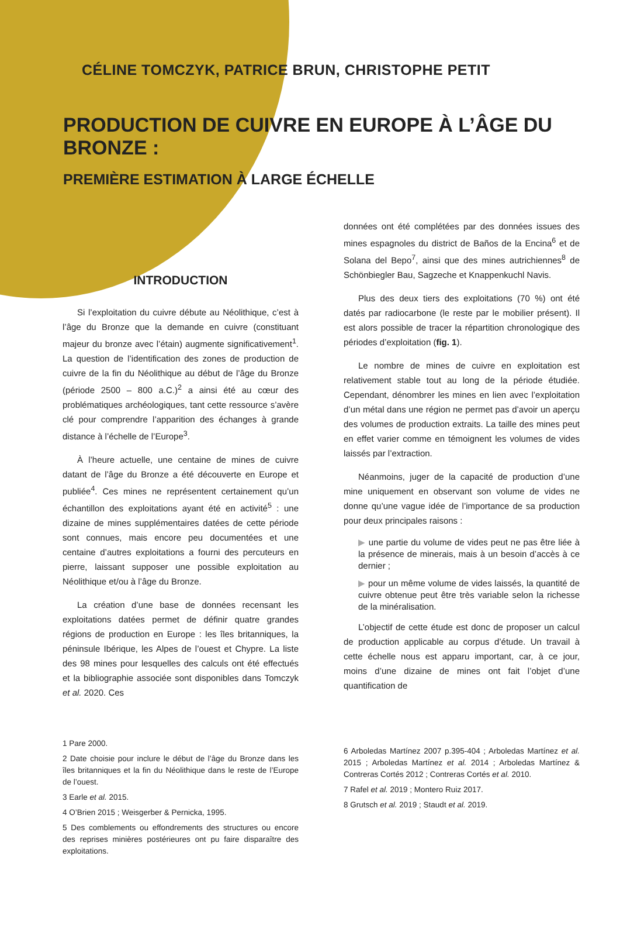CÉLINE TOMCZYK, PATRICE BRUN, CHRISTOPHE PETIT
PRODUCTION DE CUIVRE EN EUROPE À L’ÂGE DU BRONZE :
PREMIÈRE ESTIMATION À LARGE ÉCHELLE
INTRODUCTION
Si l’exploitation du cuivre débute au Néolithique, c’est à l’âge du Bronze que la demande en cuivre (constituant majeur du bronze avec l’étain) augmente significativement<sup>1</sup>. La question de l’identification des zones de production de cuivre de la fin du Néolithique au début de l’âge du Bronze (période 2500 – 800 a.C.)<sup>2</sup> a ainsi été au cœur des problématiques archéologiques, tant cette ressource s’avère clé pour comprendre l’apparition des échanges à grande distance à l’échelle de l’Europe<sup>3</sup>.
À l’heure actuelle, une centaine de mines de cuivre datant de l’âge du Bronze a été découverte en Europe et publiée<sup>4</sup>. Ces mines ne représentent certainement qu’un échantillon des exploitations ayant été en activité<sup>5</sup> : une dizaine de mines supplémentaires datées de cette période sont connues, mais encore peu documentées et une centaine d’autres exploitations a fourni des percuteurs en pierre, laissant supposer une possible exploitation au Néolithique et/ou à l’âge du Bronze.
La création d’une base de données recensant les exploitations datées permet de définir quatre grandes régions de production en Europe : les îles britanniques, la péninsule Ibérique, les Alpes de l’ouest et Chypre. La liste des 98 mines pour lesquelles des calculs ont été effectués et la bibliographie associée sont disponibles dans Tomczyk et al. 2020. Ces
1 Pare 2000.
2 Date choisie pour inclure le début de l’âge du Bronze dans les îles britanniques et la fin du Néolithique dans le reste de l’Europe de l’ouest.
3 Earle et al. 2015.
4 O’Brien 2015 ; Weisgerber & Pernicka, 1995.
5 Des comblements ou effondrements des structures ou encore des reprises minières postérieures ont pu faire disparaître des exploitations.
données ont été complétées par des données issues des mines espagnoles du district de Baños de la Encina<sup>6</sup> et de Solana del Bepo<sup>7</sup>, ainsi que des mines autrichiennes<sup>8</sup> de Schönbiegler Bau, Sagzeche et Knappenkuchl Navis.
Plus des deux tiers des exploitations (70 %) ont été datés par radiocarbone (le reste par le mobilier présent). Il est alors possible de tracer la répartition chronologique des périodes d’exploitation (fig. 1).
Le nombre de mines de cuivre en exploitation est relativement stable tout au long de la période étudiée. Cependant, dénombrer les mines en lien avec l’exploitation d’un métal dans une région ne permet pas d’avoir un aperçu des volumes de production extraits. La taille des mines peut en effet varier comme en témoignent les volumes de vides laissés par l’extraction.
Néanmoins, juger de la capacité de production d’une mine uniquement en observant son volume de vides ne donne qu’une vague idée de l’importance de sa production pour deux principales raisons :
▶ une partie du volume de vides peut ne pas être liée à la présence de minerais, mais à un besoin d’accès à ce dernier ;
▶ pour un même volume de vides laissés, la quantité de cuivre obtenue peut être très variable selon la richesse de la minéralisation.
L’objectif de cette étude est donc de proposer un calcul de production applicable au corpus d’étude. Un travail à cette échelle nous est apparu important, car, à ce jour, moins d’une dizaine de mines ont fait l’objet d’une quantification de
6 Arboledas Martínez 2007 p.395-404 ; Arboledas Martínez et al. 2015 ; Arboledas Martínez et al. 2014 ; Arboledas Martínez & Contreras Cortés 2012 ; Contreras Cortés et al. 2010.
7 Rafel et al. 2019 ; Montero Ruiz 2017.
8 Grutsch et al. 2019 ; Staudt et al. 2019.